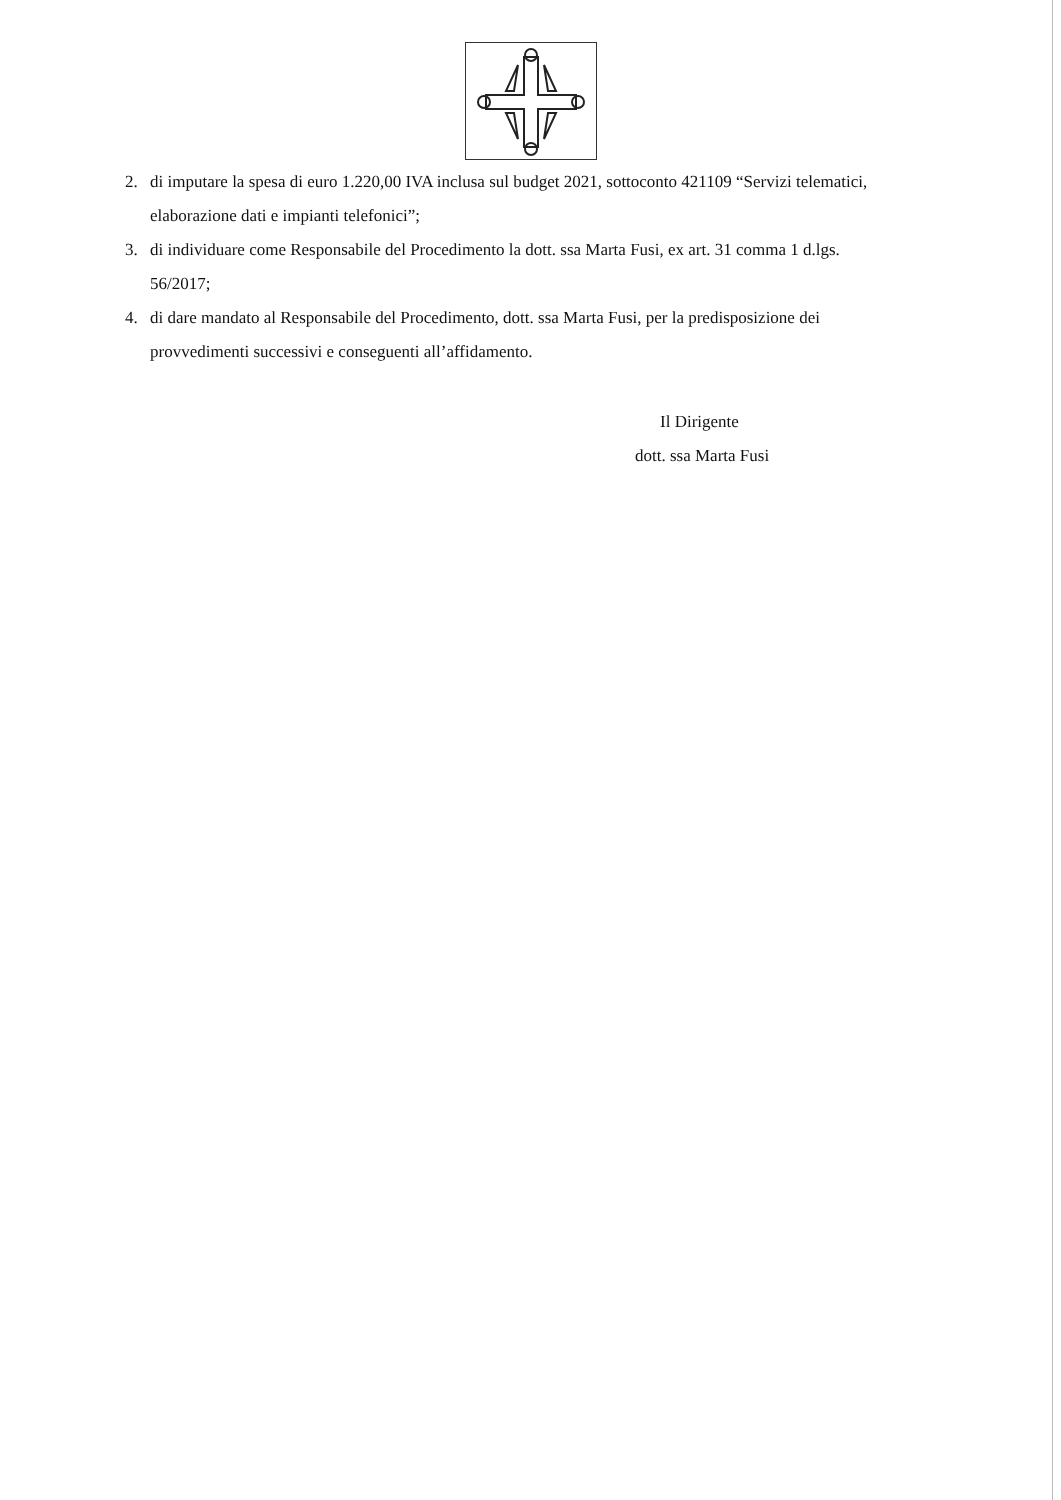2. di imputare la spesa di euro 1.220,00 IVA inclusa sul budget 2021, sottoconto 421109 “Servizi telematici, elaborazione dati e impianti telefonici”;
3. di individuare come Responsabile del Procedimento la dott. ssa Marta Fusi, ex art. 31 comma 1 d.lgs. 56/2017;
4. di dare mandato al Responsabile del Procedimento, dott. ssa Marta Fusi, per la predisposizione dei provvedimenti successivi e conseguenti all’affidamento.
Il Dirigente
dott. ssa Marta Fusi